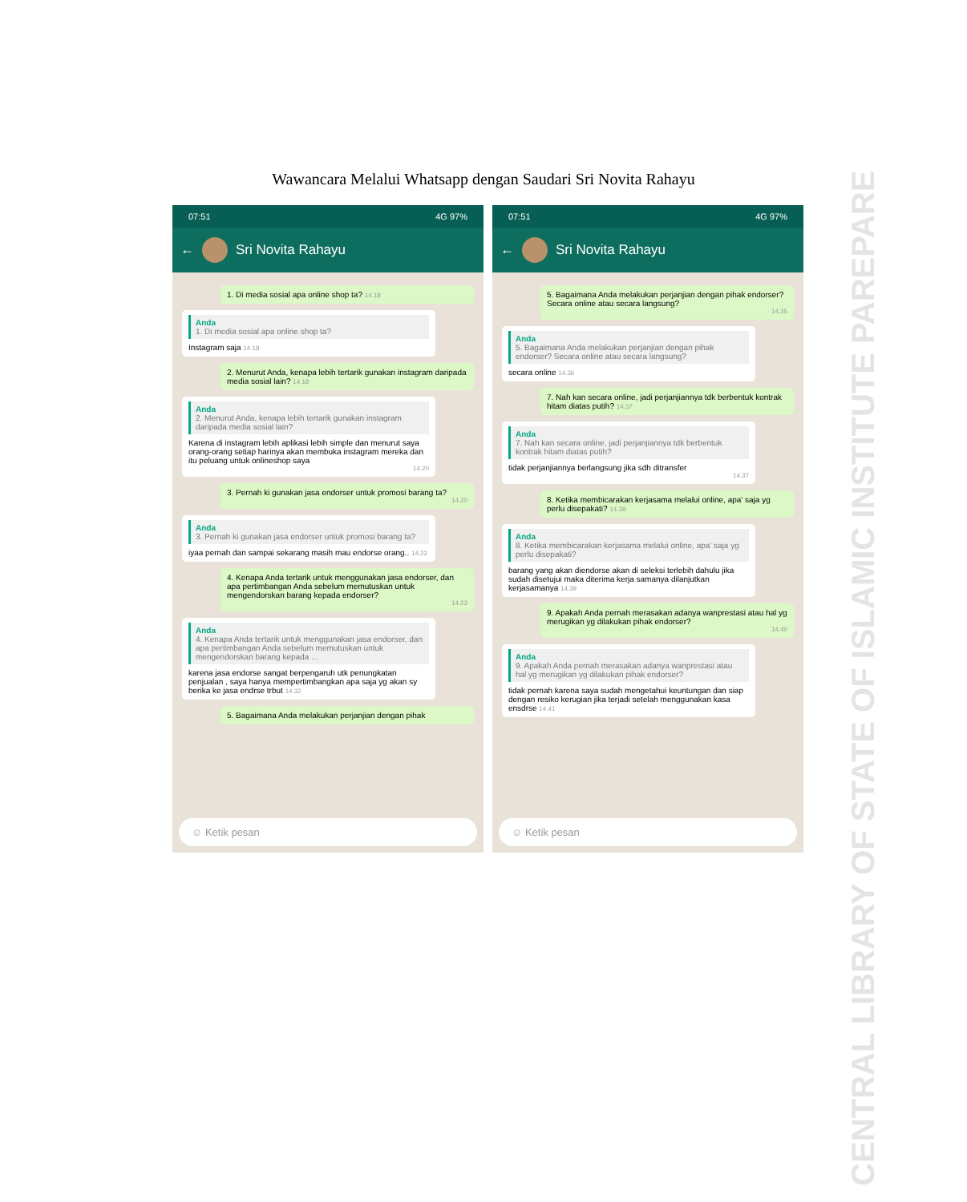Wawancara Melalui Whatsapp dengan Saudari Sri Novita Rahayu
07:51 4G 97%
←
Sri Novita Rahayu
1. Di media sosial apa online shop ta? 14.18
Anda
1. Di media sosial apa online shop ta?
Instagram saja 14.18
2. Menurut Anda, kenapa lebih tertarik gunakan instagram daripada media sosial lain? 14.18
Anda
2. Menurut Anda, kenapa lebih tertarik gunakan instagram daripada media sosial lain?
Karena di instagram lebih aplikasi lebih simple dan menurut saya orang-orang setiap harinya akan membuka instagram mereka dan itu peluang untuk onlineshop saya
14.20
3. Pernah ki gunakan jasa endorser untuk promosi barang ta?
14.20
Anda
3. Pernah ki gunakan jasa endorser untuk promosi barang ta?
iyaa pernah dan sampai sekarang masih mau endorse orang.. 14.22
4. Kenapa Anda tertarik untuk menggunakan jasa endorser, dan apa pertimbangan Anda sebelum memutuskan untuk mengendorskan barang kepada endorser?
14.23
Anda
4. Kenapa Anda tertarik untuk menggunakan jasa endorser, dan apa pertimbangan Anda sebelum memutuskan untuk mengendorskan barang kepada ...
karena jasa endorse sangat berpengaruh utk penungkatan penjualan , saya hanya mempertimbangkan apa saja yg akan sy berika ke jasa endrse trbut 14.32
5. Bagaimana Anda melakukan perjanjian dengan pihak
☺ Ketik pesan
07:51 4G 97%
←
Sri Novita Rahayu
5. Bagaimana Anda melakukan perjanjian dengan pihak endorser? Secara online atau secara langsung?
14.35
Anda
5. Bagaimana Anda melakukan perjanjian dengan pihak endorser? Secara online atau secara langsung?
secara online 14.36
7. Nah kan secara online, jadi perjanjiannya tdk berbentuk kontrak hitam diatas putih? 14.37
Anda
7. Nah kan secara online, jadi perjanjiannya tdk berbentuk kontrak hitam diatas putih?
tidak perjanjiannya berlangsung jika sdh ditransfer
14.37
8. Ketika membicarakan kerjasama melalui online, apa' saja yg perlu disepakati? 14.38
Anda
8. Ketika membicarakan kerjasama melalui online, apa' saja yg perlu disepakati?
barang yang akan diendorse akan di seleksi terlebih dahulu jika sudah disetujui maka diterima kerja samanya dilanjutkan kerjasamanya 14.39
9. Apakah Anda pernah merasakan adanya wanprestasi atau hal yg merugikan yg dilakukan pihak endorser?
14.40
Anda
9. Apakah Anda pernah merasakan adanya wanprestasi atau hal yg merugikan yg dilakukan pihak endorser?
tidak pernah karena saya sudah mengetahui keuntungan dan siap dengan resiko kerugian jika terjadi setelah menggunakan kasa ensdrse 14.41
☺ Ketik pesan
CENTRAL LIBRARY OF STATE OF ISLAMIC INSTITUTE PAREPARE